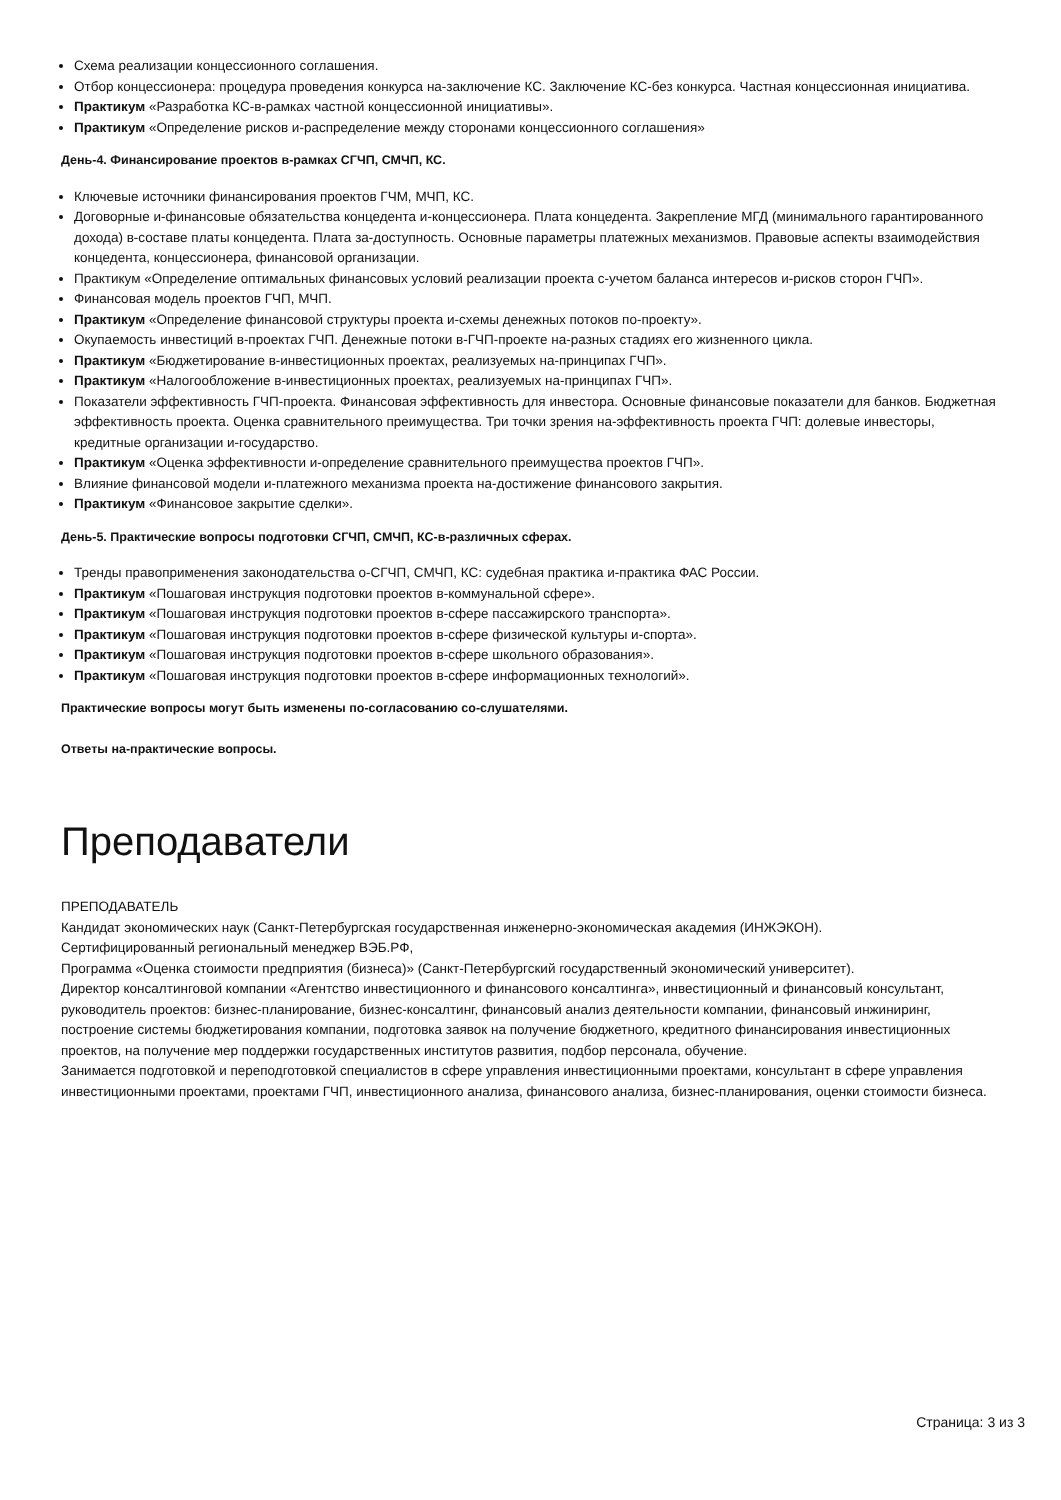Схема реализации концессионного соглашения.
Отбор концессионера: процедура проведения конкурса на-заключение КС. Заключение КС-без конкурса. Частная концессионная инициатива.
Практикум «Разработка КС-в-рамках частной концессионной инициативы».
Практикум «Определение рисков и-распределение между сторонами концессионного соглашения»
День-4. Финансирование проектов в-рамках СГЧП, СМЧП, КС.
Ключевые источники финансирования проектов ГЧМ, МЧП, КС.
Договорные и-финансовые обязательства концедента и-концессионера. Плата концедента. Закрепление МГД (минимального гарантированного дохода) в-составе платы концедента. Плата за-доступность. Основные параметры платежных механизмов. Правовые аспекты взаимодействия концедента, концессионера, финансовой организации.
Практикум «Определение оптимальных финансовых условий реализации проекта с-учетом баланса интересов и-рисков сторон ГЧП».
Финансовая модель проектов ГЧП, МЧП.
Практикум «Определение финансовой структуры проекта и-схемы денежных потоков по-проекту».
Окупаемость инвестиций в-проектах ГЧП. Денежные потоки в-ГЧП-проекте на-разных стадиях его жизненного цикла.
Практикум «Бюджетирование в-инвестиционных проектах, реализуемых на-принципах ГЧП».
Практикум «Налогообложение в-инвестиционных проектах, реализуемых на-принципах ГЧП».
Показатели эффективность ГЧП-проекта. Финансовая эффективность для инвестора. Основные финансовые показатели для банков. Бюджетная эффективность проекта. Оценка сравнительного преимущества. Три точки зрения на-эффективность проекта ГЧП: долевые инвесторы, кредитные организации и-государство.
Практикум «Оценка эффективности и-определение сравнительного преимущества проектов ГЧП».
Влияние финансовой модели и-платежного механизма проекта на-достижение финансового закрытия.
Практикум «Финансовое закрытие сделки».
День-5. Практические вопросы подготовки СГЧП, СМЧП, КС-в-различных сферах.
Тренды правоприменения законодательства о-СГЧП, СМЧП, КС: судебная практика и-практика ФАС России.
Практикум «Пошаговая инструкция подготовки проектов в-коммунальной сфере».
Практикум «Пошаговая инструкция подготовки проектов в-сфере пассажирского транспорта».
Практикум «Пошаговая инструкция подготовки проектов в-сфере физической культуры и-спорта».
Практикум «Пошаговая инструкция подготовки проектов в-сфере школьного образования».
Практикум «Пошаговая инструкция подготовки проектов в-сфере информационных технологий».
Практические вопросы могут быть изменены по-согласованию со-слушателями.
Ответы на-практические вопросы.
Преподаватели
ПРЕПОДАВАТЕЛЬ
Кандидат экономических наук (Санкт-Петербургская государственная инженерно-экономическая академия (ИНЖЭКОН).
Сертифицированный региональный менеджер ВЭБ.РФ,
Программа «Оценка стоимости предприятия (бизнеса)» (Санкт-Петербургский государственный экономический университет).
Директор консалтинговой компании «Агентство инвестиционного и финансового консалтинга», инвестиционный и финансовый консультант, руководитель проектов: бизнес-планирование, бизнес-консалтинг, финансовый анализ деятельности компании, финансовый инжиниринг, построение системы бюджетирования компании, подготовка заявок на получение бюджетного, кредитного финансирования инвестиционных проектов, на получение мер поддержки государственных институтов развития, подбор персонала, обучение.
Занимается подготовкой и переподготовкой специалистов в сфере управления инвестиционными проектами, консультант в сфере управления инвестиционными проектами, проектами ГЧП, инвестиционного анализа, финансового анализа, бизнес-планирования, оценки стоимости бизнеса.
Страница: 3 из 3